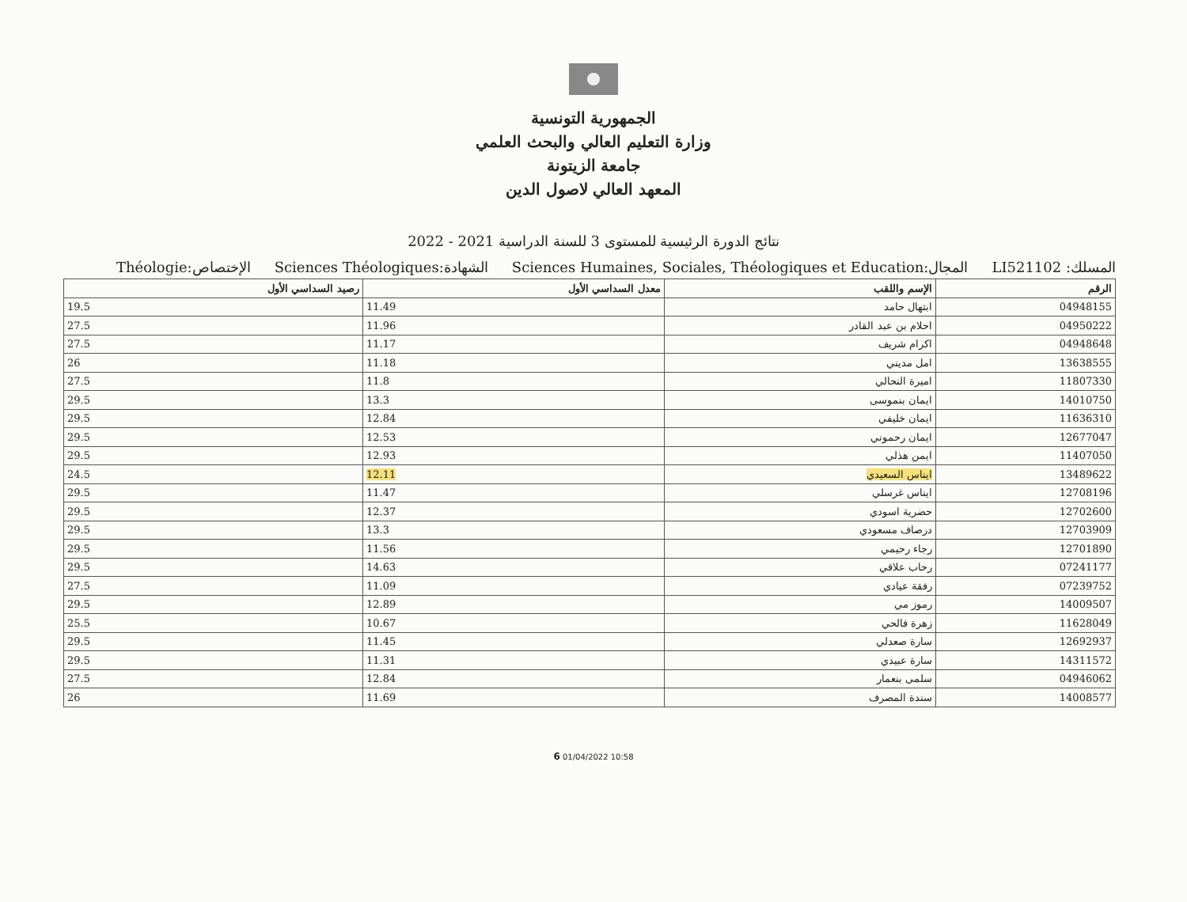الجمهورية التونسية
وزارة التعليم العالي والبحث العلمي
جامعة الزيتونة
المعهد العالي لاصول الدين
نتائج الدورة الرئيسية للمستوى 3 للسنة الدراسية 2021 - 2022
المسلك: LI521102 المجال:Sciences Humaines, Sociales, Théologiques et Education الشهادة:Sciences Théologiques الإختصاص:Théologie
| الرقم | الإسم واللقب | معدل السداسي الأول | رصيد السداسي الأول |
| --- | --- | --- | --- |
| 04948155 | ابتهال حامد | 11.49 | 19.5 |
| 04950222 | احلام بن عبد القادر | 11.96 | 27.5 |
| 04948648 | اكرام شريف | 11.17 | 27.5 |
| 13638555 | امل مديني | 11.18 | 26 |
| 11807330 | اميرة النحالي | 11.8 | 27.5 |
| 14010750 | ايمان بنموسى | 13.3 | 29.5 |
| 11636310 | ايمان خليفي | 12.84 | 29.5 |
| 12677047 | ايمان رحموني | 12.53 | 29.5 |
| 11407050 | ايمن هذلي | 12.93 | 29.5 |
| 13489622 | ايناس السعيدي | 12.11 | 24.5 |
| 12708196 | ايناس غرسلي | 11.47 | 29.5 |
| 12702600 | حضرية اسودي | 12.37 | 29.5 |
| 12703909 | درصاف مسعودي | 13.3 | 29.5 |
| 12701890 | رجاء رحيمي | 11.56 | 29.5 |
| 07241177 | رحاب علاقي | 14.63 | 29.5 |
| 07239752 | رفقة عيادي | 11.09 | 27.5 |
| 14009507 | رموز مي | 12.89 | 29.5 |
| 11628049 | زهرة فالحي | 10.67 | 25.5 |
| 12692937 | سارة صعدلي | 11.45 | 29.5 |
| 14311572 | سارة عبيدي | 11.31 | 29.5 |
| 04946062 | سلمى بنعمار | 12.84 | 27.5 |
| 14008577 | سندة المصرف | 11.69 | 26 |
6 01/04/2022 10:58